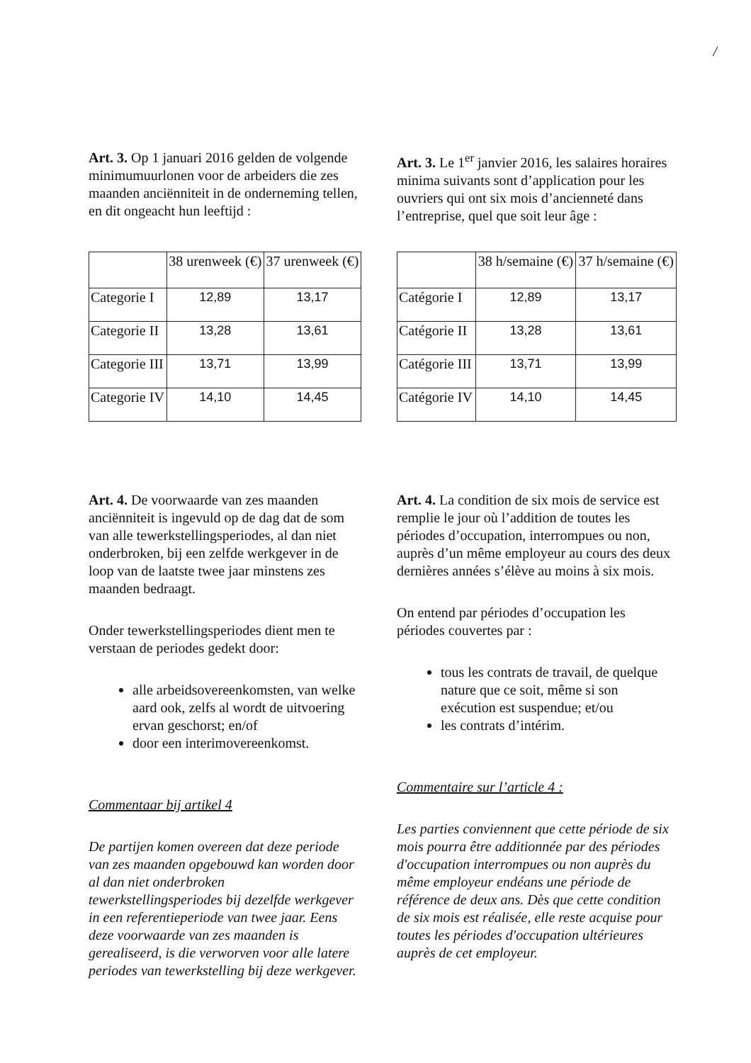/
Art. 3. Op 1 januari 2016 gelden de volgende minimumuurlonen voor de arbeiders die zes maanden anciënniteit in de onderneming tellen, en dit ongeacht hun leeftijd :
Art. 3. Le 1<sup>er</sup> janvier 2016, les salaires horaires minima suivants sont d’application pour les ouvriers qui ont six mois d’ancienneté dans l’entreprise, quel que soit leur âge :
| | 38 urenweek (€) | 37 urenweek (€) |
| Categorie I | 12,89 | 13,17 |
| Categorie II | 13,28 | 13,61 |
| Categorie III | 13,71 | 13,99 |
| Categorie IV | 14,10 | 14,45 |
| | 38 h/semaine (€) | 37 h/semaine (€) |
| Catégorie I | 12,89 | 13,17 |
| Catégorie II | 13,28 | 13,61 |
| Catégorie III | 13,71 | 13,99 |
| Catégorie IV | 14,10 | 14,45 |
Art. 4. De voorwaarde van zes maanden anciënniteit is ingevuld op de dag dat de som van alle tewerkstellingsperiodes, al dan niet onderbroken, bij een zelfde werkgever in de loop van de laatste twee jaar minstens zes maanden bedraagt.
Onder tewerkstellingsperiodes dient men te verstaan de periodes gedekt door:
alle arbeidsovereenkomsten, van welke aard ook, zelfs al wordt de uitvoering ervan geschorst; en/of
door een interimovereenkomst.
Commentaar bij artikel 4
De partijen komen overeen dat deze periode van zes maanden opgebouwd kan worden door al dan niet onderbroken tewerkstellingsperiodes bij dezelfde werkgever in een referentieperiode van twee jaar. Eens deze voorwaarde van zes maanden is gerealiseerd, is die verworven voor alle latere periodes van tewerkstelling bij deze werkgever.
Art. 4. La condition de six mois de service est remplie le jour où l’addition de toutes les périodes d’occupation, interrompues ou non, auprès d’un même employeur au cours des deux dernières années s’élève au moins à six mois.
On entend par périodes d’occupation les périodes couvertes par :
tous les contrats de travail, de quelque nature que ce soit, même si son exécution est suspendue; et/ou
les contrats d’intérim.
Commentaire sur l’article 4 :
Les parties conviennent que cette période de six mois pourra être additionnée par des périodes d'occupation interrompues ou non auprès du même employeur endéans une période de référence de deux ans. Dès que cette condition de six mois est réalisée, elle reste acquise pour toutes les périodes d'occupation ultérieures auprès de cet employeur.